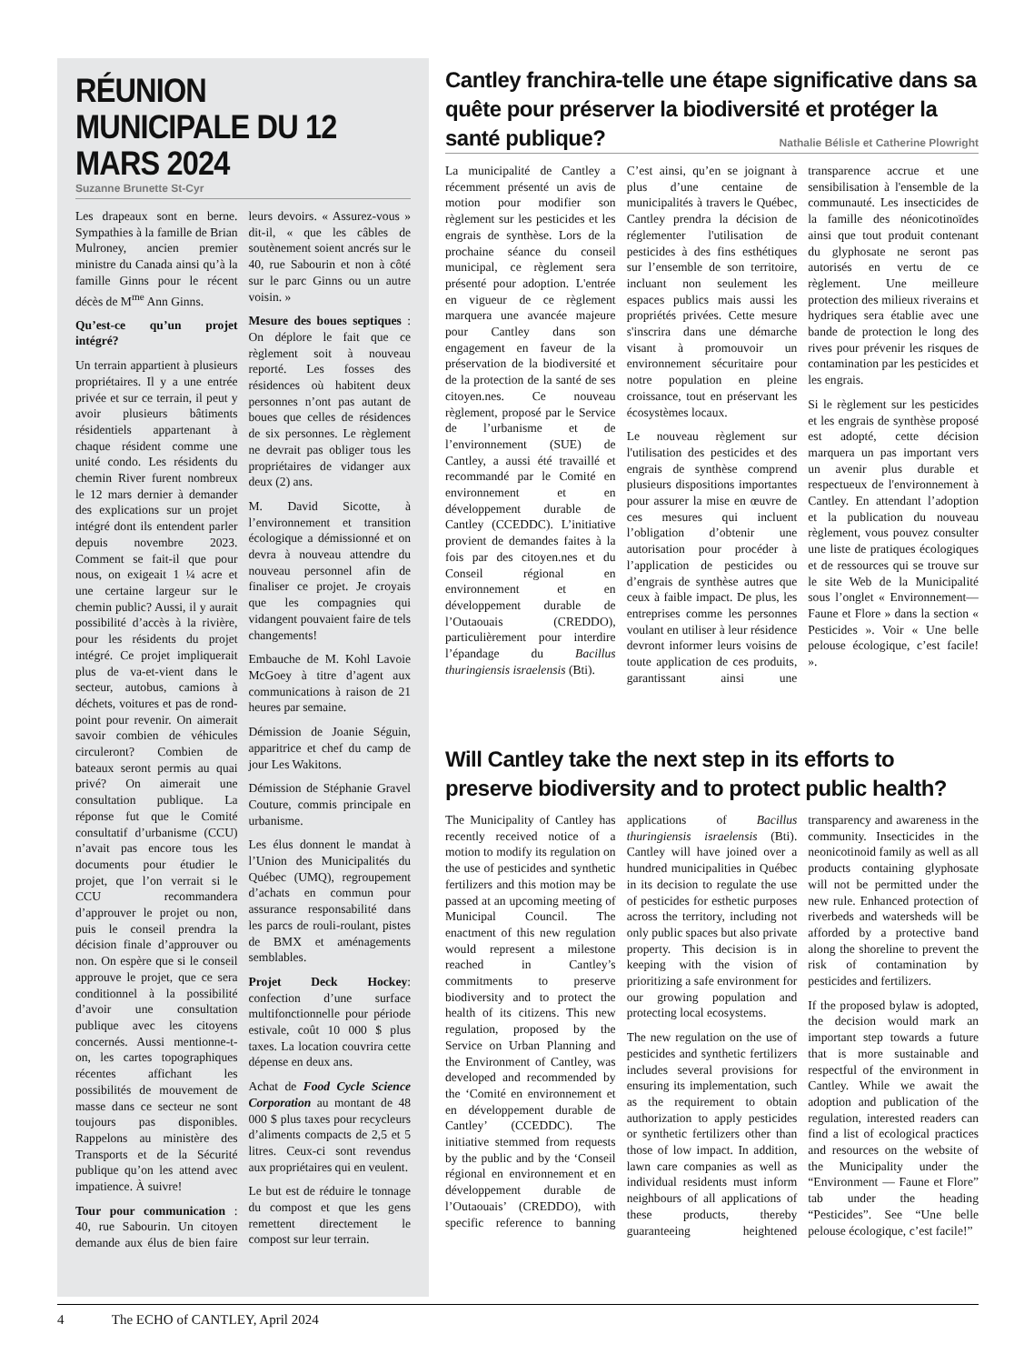RÉUNION MUNICIPALE DU 12 MARS 2024
Suzanne Brunette St-Cyr
Les drapeaux sont en berne. Sympathies à la famille de Brian Mulroney, ancien premier ministre du Canada ainsi qu’à la famille Ginns pour le récent décès de M<sup>me</sup> Ann Ginns.
Qu’est-ce qu’un projet intégré?
Un terrain appartient à plusieurs propriétaires. Il y a une entrée privée et sur ce terrain, il peut y avoir plusieurs bâtiments résidentiels appartenant à chaque résident comme une unité condo. Les résidents du chemin River furent nombreux le 12 mars dernier à demander des explications sur un projet intégré dont ils entendent parler depuis novembre 2023. Comment se fait-il que pour nous, on exigeait 1 ¼ acre et une certaine largeur sur le chemin public? Aussi, il y aurait possibilité d’accès à la rivière, pour les résidents du projet intégré. Ce projet impliquerait plus de va-et-vient dans le secteur, autobus, camions à déchets, voitures et pas de rond-point pour revenir. On aimerait savoir combien de véhicules circuleront? Combien de bateaux seront permis au quai privé? On aimerait une consultation publique. La réponse fut que le Comité consultatif d’urbanisme (CCU) n’avait pas encore tous les documents pour étudier le projet, que l’on verrait si le CCU recommandera d’approuver le projet ou non, puis le conseil prendra la décision finale d’approuver ou non. On espère que si le conseil approuve le projet, que ce sera conditionnel à la possibilité d’avoir une consultation publique avec les citoyens concernés. Aussi mentionne-t-on, les cartes topographiques récentes affichant les possibilités de mouvement de masse dans ce secteur ne sont toujours pas disponibles. Rappelons au ministère des Transports et de la Sécurité publique qu’on les attend avec impatience. À suivre!
Tour pour communication : 40, rue Sabourin. Un citoyen demande aux élus de bien faire leurs devoirs. « Assurez-vous » dit-il, « que les câbles de soutènement soient ancrés sur le 40, rue Sabourin et non à côté sur le parc Ginns ou un autre voisin. »
Mesure des boues septiques : On déplore le fait que ce règlement soit à nouveau reporté. Les fosses des résidences où habitent deux personnes n’ont pas autant de boues que celles de résidences de six personnes. Le règlement ne devrait pas obliger tous les propriétaires de vidanger aux deux (2) ans.
M. David Sicotte, à l’environnement et transition écologique a démissionné et on devra à nouveau attendre du nouveau personnel afin de finaliser ce projet. Je croyais que les compagnies qui vidangent pouvaient faire de tels changements!
Embauche de M. Kohl Lavoie McGoey à titre d’agent aux communications à raison de 21 heures par semaine.
Démission de Joanie Séguin, apparitrice et chef du camp de jour Les Wakitons.
Démission de Stéphanie Gravel Couture, commis principale en urbanisme.
Les élus donnent le mandat à l’Union des Municipalités du Québec (UMQ), regroupement d’achats en commun pour assurance responsabilité dans les parcs de rouli-roulant, pistes de BMX et aménagements semblables.
Projet Deck Hockey: confection d’une surface multifonctionnelle pour période estivale, coût 10 000 $ plus taxes. La location couvrira cette dépense en deux ans.
Achat de Food Cycle Science Corporation au montant de 48 000 $ plus taxes pour recycleurs d’aliments compacts de 2,5 et 5 litres. Ceux-ci sont revendus aux propriétaires qui en veulent.
Le but est de réduire le tonnage du compost et que les gens remettent directement le compost sur leur terrain.
Cantley franchira-telle une étape significative dans sa quête pour préserver la biodiversité et protéger la santé publique?
Nathalie Bélisle et Catherine Plowright
La municipalité de Cantley a récemment présenté un avis de motion pour modifier son règlement sur les pesticides et les engrais de synthèse. Lors de la prochaine séance du conseil municipal, ce règlement sera présenté pour adoption. L'entrée en vigueur de ce règlement marquera une avancée majeure pour Cantley dans son engagement en faveur de la préservation de la biodiversité et de la protection de la santé de ses citoyen.nes. Ce nouveau règlement, proposé par le Service de l’urbanisme et de l’environnement (SUE) de Cantley, a aussi été travaillé et recommandé par le Comité en environnement et en développement durable de Cantley (CCEDDC). L’initiative provient de demandes faites à la fois par des citoyen.nes et du Conseil régional en environnement et en développement durable de l’Outaouais (CREDDO), particulièrement pour interdire l’épandage du Bacillus thuringiensis israelensis (Bti).
C’est ainsi, qu’en se joignant à plus d’une centaine de municipalités à travers le Québec, Cantley prendra la décision de réglementer l'utilisation de pesticides à des fins esthétiques sur l’ensemble de son territoire, incluant non seulement les espaces publics mais aussi les propriétés privées. Cette mesure s'inscrira dans une démarche visant à promouvoir un environnement sécuritaire pour notre population en pleine croissance, tout en préservant les écosystèmes locaux.
Le nouveau règlement sur l'utilisation des pesticides et des engrais de synthèse comprend plusieurs dispositions importantes pour assurer la mise en œuvre de ces mesures qui incluent l’obligation d’obtenir une autorisation pour procéder à l’application de pesticides ou d’engrais de synthèse autres que ceux à faible impact. De plus, les entreprises comme les personnes voulant en utiliser à leur résidence devront informer leurs voisins de toute application de ces produits, garantissant ainsi une transparence accrue et une sensibilisation à l'ensemble de la communauté. Les insecticides de la famille des néonicotinoïdes ainsi que tout produit contenant du glyphosate ne seront pas autorisés en vertu de ce règlement. Une meilleure protection des milieux riverains et hydriques sera établie avec une bande de protection le long des rives pour prévenir les risques de contamination par les pesticides et les engrais.
Si le règlement sur les pesticides et les engrais de synthèse proposé est adopté, cette décision marquera un pas important vers un avenir plus durable et respectueux de l'environnement à Cantley. En attendant l’adoption et la publication du nouveau règlement, vous pouvez consulter une liste de pratiques écologiques et de ressources qui se trouve sur le site Web de la Municipalité sous l’onglet « Environnement—Faune et Flore » dans la section « Pesticides ». Voir « Une belle pelouse écologique, c’est facile! ».
Will Cantley take the next step in its efforts to preserve biodiversity and to protect public health?
The Municipality of Cantley has recently received notice of a motion to modify its regulation on the use of pesticides and synthetic fertilizers and this motion may be passed at an upcoming meeting of Municipal Council. The enactment of this new regulation would represent a milestone reached in Cantley’s commitments to preserve biodiversity and to protect the health of its citizens. This new regulation, proposed by the Service on Urban Planning and the Environment of Cantley, was developed and recommended by the ‘Comité en environnement et en développement durable de Cantley’ (CCEDDC). The initiative stemmed from requests by the public and by the ‘Conseil régional en environnement et en développement durable de l’Outaouais’ (CREDDO), with specific reference to banning applications of Bacillus thuringiensis israelensis (Bti). Cantley will have joined over a hundred municipalities in Québec in its decision to regulate the use of pesticides for esthetic purposes across the territory, including not only public spaces but also private property. This decision is in keeping with the vision of prioritizing a safe environment for our growing population and protecting local ecosystems.
The new regulation on the use of pesticides and synthetic fertilizers includes several provisions for ensuring its implementation, such as the requirement to obtain authorization to apply pesticides or synthetic fertilizers other than those of low impact. In addition, lawn care companies as well as individual residents must inform neighbours of all applications of these products, thereby guaranteeing heightened transparency and awareness in the community. Insecticides in the neonicotinoid family as well as all products containing glyphosate will not be permitted under the new rule. Enhanced protection of riverbeds and watersheds will be afforded by a protective band along the shoreline to prevent the risk of contamination by pesticides and fertilizers.
If the proposed bylaw is adopted, the decision would mark an important step towards a future that is more sustainable and respectful of the environment in Cantley. While we await the adoption and publication of the regulation, interested readers can find a list of ecological practices and resources on the website of the Municipality under the “Environment — Faune et Flore” tab under the heading “Pesticides”. See “Une belle pelouse écologique, c’est facile!”
4 The ECHO of CANTLEY, April 2024